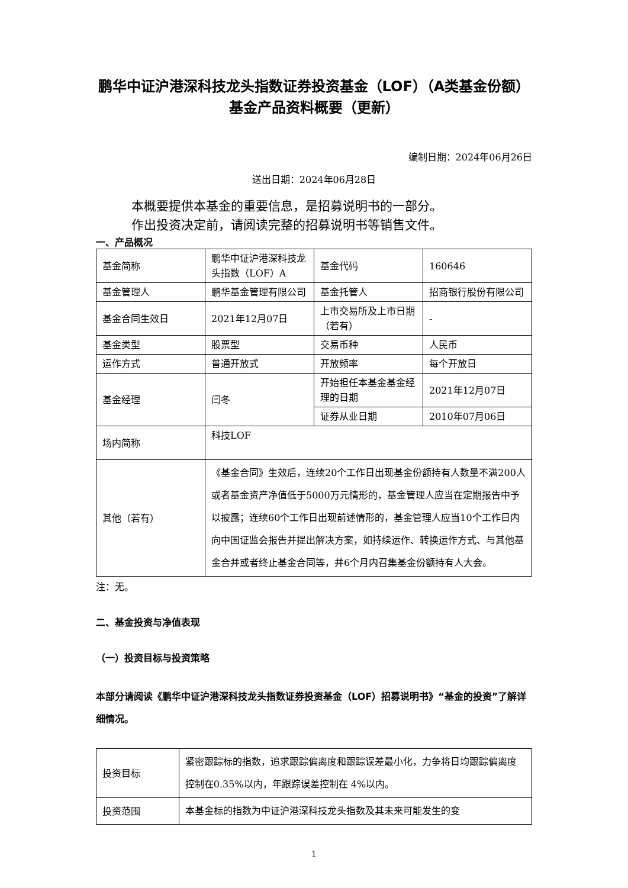鹏华中证沪港深科技龙头指数证券投资基金（LOF）（A类基金份额）基金产品资料概要（更新）
编制日期：2024年06月26日
送出日期：2024年06月28日
本概要提供本基金的重要信息，是招募说明书的一部分。
作出投资决定前，请阅读完整的招募说明书等销售文件。
一、产品概况
| 基金简称 | 鹏华中证沪港深科技龙头指数（LOF）A | 基金代码 | 160646 |
| 基金管理人 | 鹏华基金管理有限公司 | 基金托管人 | 招商银行股份有限公司 |
| 基金合同生效日 | 2021年12月07日 | 上市交易所及上市日期（若有） | - |
| 基金类型 | 股票型 | 交易币种 | 人民币 |
| 运作方式 | 普通开放式 | 开放频率 | 每个开放日 |
| 基金经理 | 闫冬 | 开始担任本基金基金经理的日期 | 2021年12月07日 |
| | | 证券从业日期 | 2010年07月06日 |
| 场内简称 | 科技LOF | | |
| 其他（若有） | 《基金合同》生效后，连续20个工作日出现基金份额持有人数量不满200人或者基金资产净值低于5000万元情形的，基金管理人应当在定期报告中予以披露；连续60个工作日出现前述情形的，基金管理人应当10个工作日内向中国证监会报告并提出解决方案，如持续运作、转换运作方式、与其他基金合并或者终止基金合同等，并6个月内召集基金份额持有人大会。 | | |
注：无。
二、基金投资与净值表现
（一）投资目标与投资策略
本部分请阅读《鹏华中证沪港深科技龙头指数证券投资基金（LOF）招募说明书》“基金的投资”了解详细情况。
| 投资目标 | 紧密跟踪标的指数，追求跟踪偏离度和跟踪误差最小化，力争将日均跟踪偏离度控制在0.35%以内，年跟踪误差控制在 4%以内。 |
| 投资范围 | 本基金标的指数为中证沪港深科技龙头指数及其未来可能发生的变 |
1